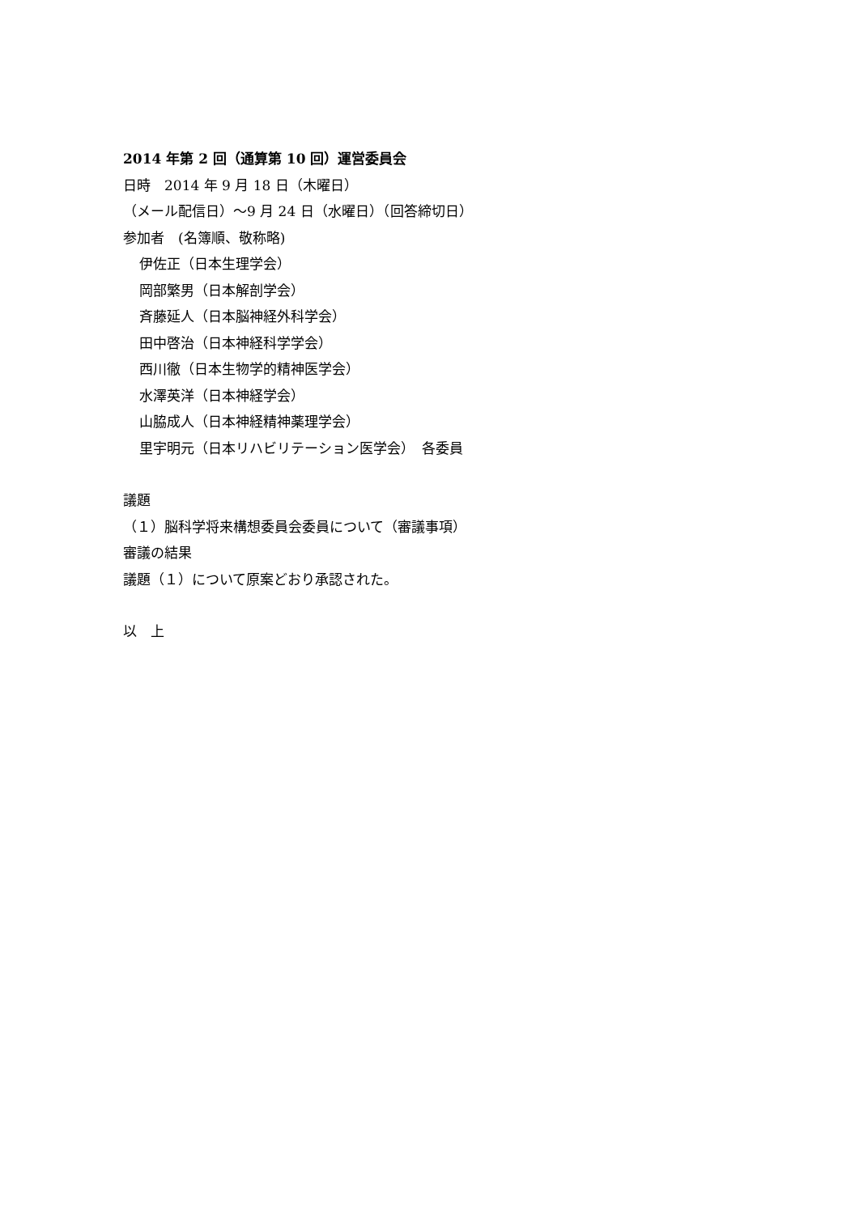2014 年第 2 回（通算第 10 回）運営委員会
日時　2014 年 9 月 18 日（木曜日）
（メール配信日）～9 月 24 日（水曜日）（回答締切日）
参加者　(名簿順、敬称略)
伊佐正（日本生理学会）
岡部繁男（日本解剖学会）
斉藤延人（日本脳神経外科学会）
田中啓治（日本神経科学学会）
西川徹（日本生物学的精神医学会）
水澤英洋（日本神経学会）
山脇成人（日本神経精神薬理学会）
里宇明元（日本リハビリテーション医学会）　各委員
議題
（１）脳科学将来構想委員会委員について（審議事項）
審議の結果
議題（１）について原案どおり承認された。
以　上